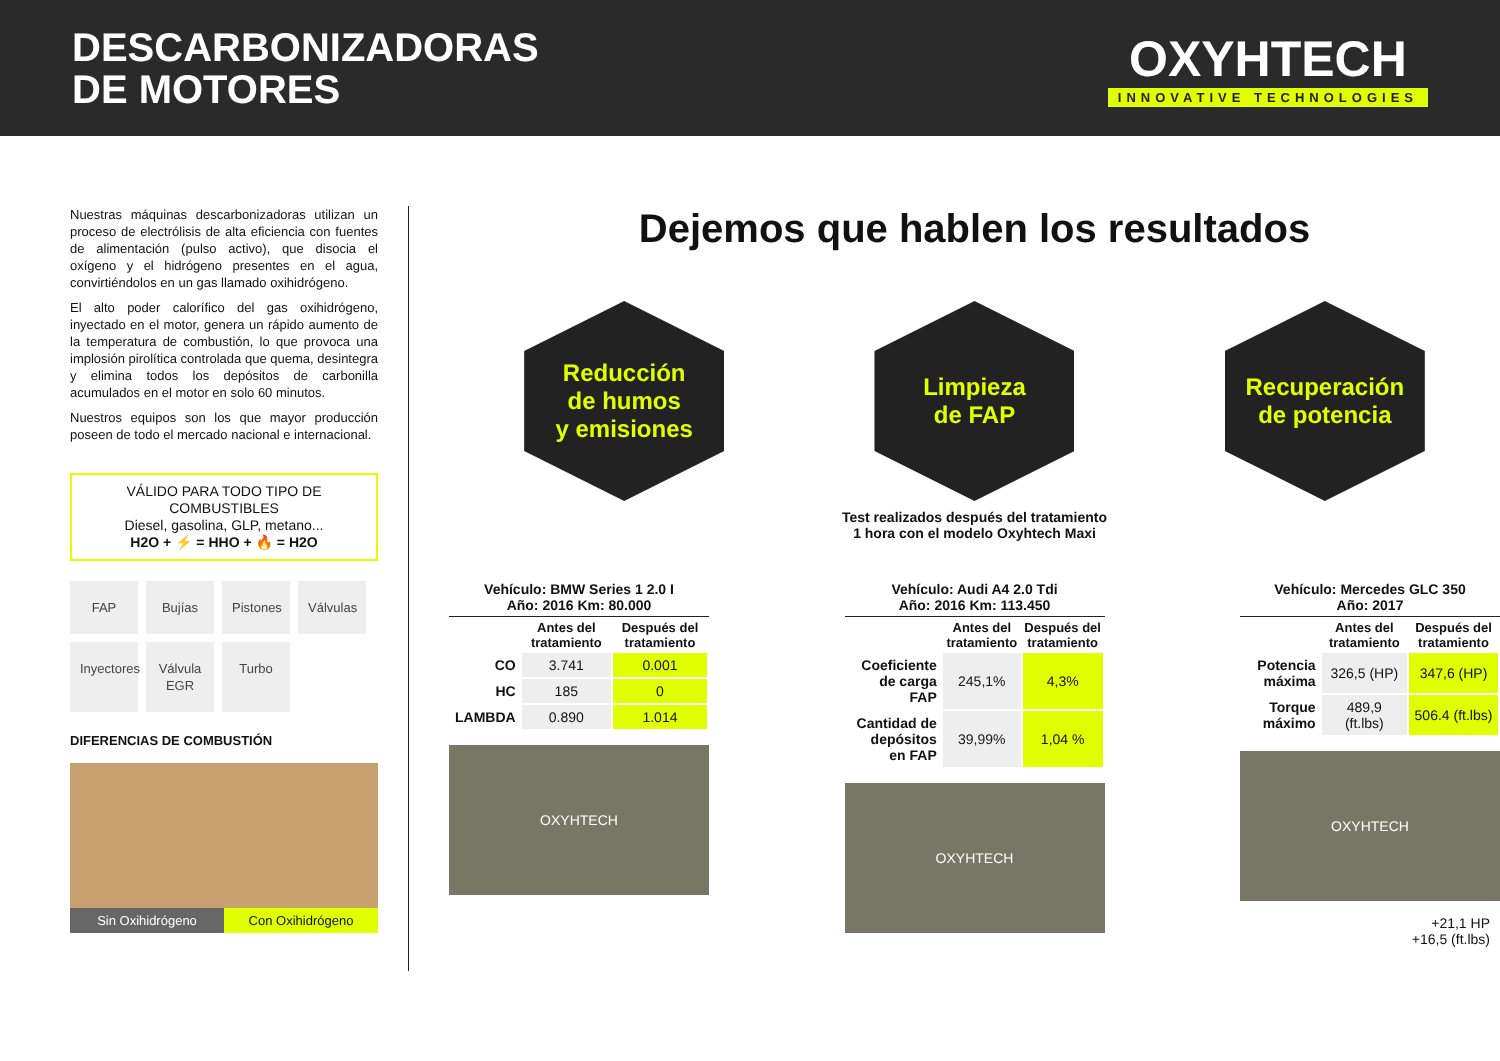DESCARBONIZADORAS
DE MOTORES
OXYHTECH
INNOVATIVE TECHNOLOGIES
Nuestras máquinas descarbonizadoras utilizan un proceso de electrólisis de alta eficiencia con fuentes de alimentación (pulso activo), que disocia el oxígeno y el hidrógeno presentes en el agua, convirtiéndolos en un gas llamado oxihidrógeno.
El alto poder calorífico del gas oxihidrógeno, inyectado en el motor, genera un rápido aumento de la temperatura de combustión, lo que provoca una implosión pirolítica controlada que quema, desintegra y elimina todos los depósitos de carbonilla acumulados en el motor en solo 60 minutos.
Nuestros equipos son los que mayor producción poseen de todo el mercado nacional e internacional.
VÁLIDO PARA TODO TIPO DE COMBUSTIBLES
Diesel, gasolina, GLP, metano...
H2O + ⚡ = HHO + 🔥 = H2O
FAP Bujías Pistones Válvulas Inyectores Válvula EGR Turbo
DIFERENCIAS DE COMBUSTIÓN
Sin Oxihidrógeno Con Oxihidrógeno
Dejemos que hablen los resultados
Reducción
de humos
y emisiones
Limpieza
de FAP
Recuperación
de potencia
Test realizados después del tratamiento
1 hora con el modelo Oxyhtech Maxi
Vehículo: BMW Series 1 2.0 I
Año: 2016 Km: 80.000
| | Antes del tratamiento | Después del tratamiento |
| --- | --- | --- |
| CO | 3.741 | 0.001 |
| HC | 185 | 0 |
| LAMBDA | 0.890 | 1.014 |
OXYHTECH
Vehículo: Audi A4 2.0 Tdi
Año: 2016 Km: 113.450
| | Antes del tratamiento | Después del tratamiento |
| --- | --- | --- |
| Coeficiente de carga FAP | 245,1% | 4,3% |
| Cantidad de depósitos en FAP | 39,99% | 1,04 % |
OXYHTECH
Vehículo: Mercedes GLC 350
Año: 2017
| | Antes del tratamiento | Después del tratamiento |
| --- | --- | --- |
| Potencia máxima | 326,5 (HP) | 347,6 (HP) |
| Torque máximo | 489,9 (ft.lbs) | 506.4 (ft.lbs) |
OXYHTECH
+21,1 HP
+16,5 (ft.lbs)